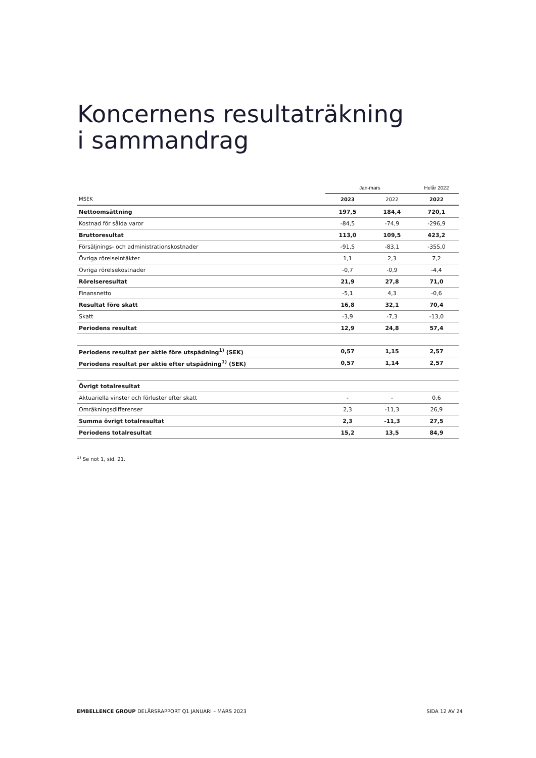Koncernens resultaträkning
i sammandrag
| | Jan-mars | | Helår 2022 |
| --- | --- | --- | --- |
| MSEK | 2023 | 2022 | 2022 |
| Nettoomsättning | 197,5 | 184,4 | 720,1 |
| Kostnad för sålda varor | -84,5 | -74,9 | -296,9 |
| Bruttoresultat | 113,0 | 109,5 | 423,2 |
| Försäljnings- och administrationskostnader | -91,5 | -83,1 | -355,0 |
| Övriga rörelseintäkter | 1,1 | 2,3 | 7,2 |
| Övriga rörelsekostnader | -0,7 | -0,9 | -4,4 |
| Rörelseresultat | 21,9 | 27,8 | 71,0 |
| Finansnetto | -5,1 | 4,3 | -0,6 |
| Resultat före skatt | 16,8 | 32,1 | 70,4 |
| Skatt | -3,9 | -7,3 | -13,0 |
| Periodens resultat | 12,9 | 24,8 | 57,4 |
| Periodens resultat per aktie före utspädning<sup>1)</sup> (SEK) | 0,57 | 1,15 | 2,57 |
| Periodens resultat per aktie efter utspädning<sup>1)</sup> (SEK) | 0,57 | 1,14 | 2,57 |
| Övrigt totalresultat | | | |
| Aktuariella vinster och förluster efter skatt | - | - | 0,6 |
| Omräkningsdifferenser | 2,3 | -11,3 | 26,9 |
| Summa övrigt totalresultat | 2,3 | -11,3 | 27,5 |
| Periodens totalresultat | 15,2 | 13,5 | 84,9 |
<sup>1)</sup> Se not 1, sid. 21.
EMBELLENCE GROUP DELÅRSRAPPORT Q1 JANUARI – MARS 2023 SIDA 12 AV 24